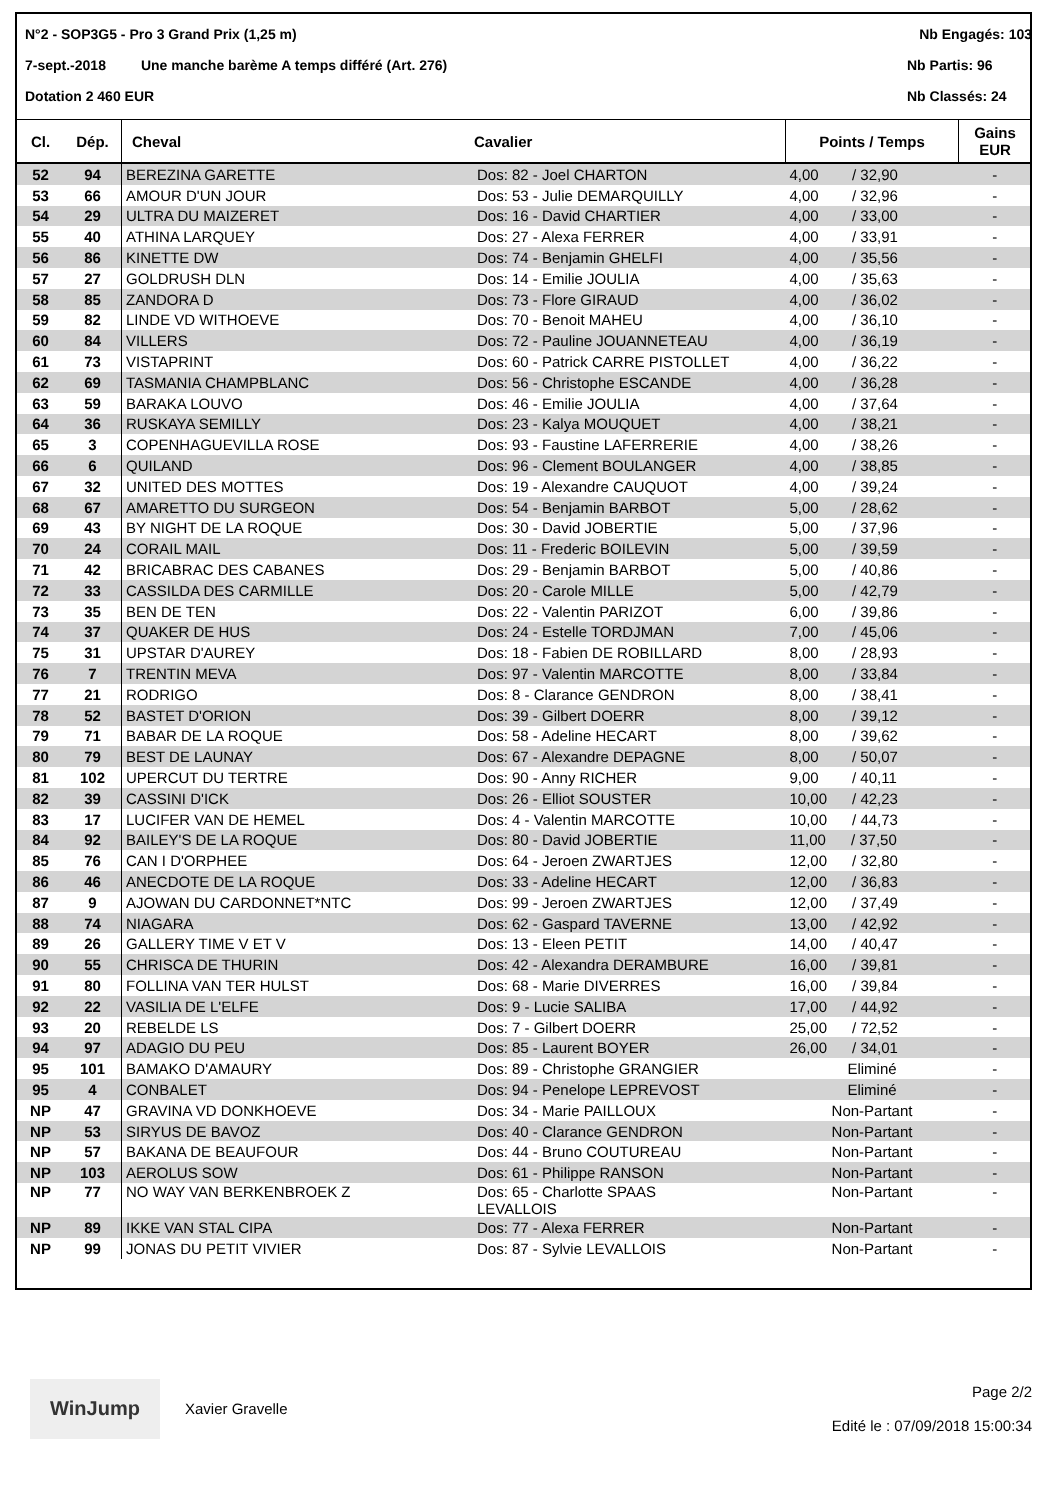N°2 - SOP3G5 - Pro 3 Grand Prix (1,25 m) Nb Engagés: 103
7-sept.-2018 Une manche barème A temps différé (Art. 276) Nb Partis: 96
Dotation 2 460 EUR Nb Classés: 24
| Cl. | Dép. | Cheval | Cavalier | Points / Temps | Gains EUR |
| --- | --- | --- | --- | --- | --- |
| 52 | 94 | BEREZINA GARETTE | Dos: 82 - Joel CHARTON | 4,00 / 32,90 | - |
| 53 | 66 | AMOUR D'UN JOUR | Dos: 53 - Julie DEMARQUILLY | 4,00 / 32,96 | - |
| 54 | 29 | ULTRA DU MAIZERET | Dos: 16 - David CHARTIER | 4,00 / 33,00 | - |
| 55 | 40 | ATHINA LARQUEY | Dos: 27 - Alexa FERRER | 4,00 / 33,91 | - |
| 56 | 86 | KINETTE DW | Dos: 74 - Benjamin GHELFI | 4,00 / 35,56 | - |
| 57 | 27 | GOLDRUSH DLN | Dos: 14 - Emilie JOULIA | 4,00 / 35,63 | - |
| 58 | 85 | ZANDORA D | Dos: 73 - Flore GIRAUD | 4,00 / 36,02 | - |
| 59 | 82 | LINDE VD WITHOEVE | Dos: 70 - Benoit MAHEU | 4,00 / 36,10 | - |
| 60 | 84 | VILLERS | Dos: 72 - Pauline JOUANNETEAU | 4,00 / 36,19 | - |
| 61 | 73 | VISTAPRINT | Dos: 60 - Patrick CARRE PISTOLLET | 4,00 / 36,22 | - |
| 62 | 69 | TASMANIA CHAMPBLANC | Dos: 56 - Christophe ESCANDE | 4,00 / 36,28 | - |
| 63 | 59 | BARAKA LOUVO | Dos: 46 - Emilie JOULIA | 4,00 / 37,64 | - |
| 64 | 36 | RUSKAYA SEMILLY | Dos: 23 - Kalya MOUQUET | 4,00 / 38,21 | - |
| 65 | 3 | COPENHAGUEVILLA ROSE | Dos: 93 - Faustine LAFERRERIE | 4,00 / 38,26 | - |
| 66 | 6 | QUILAND | Dos: 96 - Clement BOULANGER | 4,00 / 38,85 | - |
| 67 | 32 | UNITED DES MOTTES | Dos: 19 - Alexandre CAUQUOT | 4,00 / 39,24 | - |
| 68 | 67 | AMARETTO DU SURGEON | Dos: 54 - Benjamin BARBOT | 5,00 / 28,62 | - |
| 69 | 43 | BY NIGHT DE LA ROQUE | Dos: 30 - David JOBERTIE | 5,00 / 37,96 | - |
| 70 | 24 | CORAIL MAIL | Dos: 11 - Frederic BOILEVIN | 5,00 / 39,59 | - |
| 71 | 42 | BRICABRAC DES CABANES | Dos: 29 - Benjamin BARBOT | 5,00 / 40,86 | - |
| 72 | 33 | CASSILDA DES CARMILLE | Dos: 20 - Carole MILLE | 5,00 / 42,79 | - |
| 73 | 35 | BEN DE TEN | Dos: 22 - Valentin PARIZOT | 6,00 / 39,86 | - |
| 74 | 37 | QUAKER DE HUS | Dos: 24 - Estelle TORDJMAN | 7,00 / 45,06 | - |
| 75 | 31 | UPSTAR D'AUREY | Dos: 18 - Fabien DE ROBILLARD | 8,00 / 28,93 | - |
| 76 | 7 | TRENTIN MEVA | Dos: 97 - Valentin MARCOTTE | 8,00 / 33,84 | - |
| 77 | 21 | RODRIGO | Dos: 8 - Clarance GENDRON | 8,00 / 38,41 | - |
| 78 | 52 | BASTET D'ORION | Dos: 39 - Gilbert DOERR | 8,00 / 39,12 | - |
| 79 | 71 | BABAR DE LA ROQUE | Dos: 58 - Adeline HECART | 8,00 / 39,62 | - |
| 80 | 79 | BEST DE LAUNAY | Dos: 67 - Alexandre DEPAGNE | 8,00 / 50,07 | - |
| 81 | 102 | UPERCUT DU TERTRE | Dos: 90 - Anny RICHER | 9,00 / 40,11 | - |
| 82 | 39 | CASSINI D'ICK | Dos: 26 - Elliot SOUSTER | 10,00 / 42,23 | - |
| 83 | 17 | LUCIFER VAN DE HEMEL | Dos: 4 - Valentin MARCOTTE | 10,00 / 44,73 | - |
| 84 | 92 | BAILEY'S DE LA ROQUE | Dos: 80 - David JOBERTIE | 11,00 / 37,50 | - |
| 85 | 76 | CAN I D'ORPHEE | Dos: 64 - Jeroen ZWARTJES | 12,00 / 32,80 | - |
| 86 | 46 | ANECDOTE DE LA ROQUE | Dos: 33 - Adeline HECART | 12,00 / 36,83 | - |
| 87 | 9 | AJOWAN DU CARDONNET*NTC | Dos: 99 - Jeroen ZWARTJES | 12,00 / 37,49 | - |
| 88 | 74 | NIAGARA | Dos: 62 - Gaspard TAVERNE | 13,00 / 42,92 | - |
| 89 | 26 | GALLERY TIME V ET V | Dos: 13 - Eleen PETIT | 14,00 / 40,47 | - |
| 90 | 55 | CHRISCA DE THURIN | Dos: 42 - Alexandra DERAMBURE | 16,00 / 39,81 | - |
| 91 | 80 | FOLLINA VAN TER HULST | Dos: 68 - Marie DIVERRES | 16,00 / 39,84 | - |
| 92 | 22 | VASILIA DE L'ELFE | Dos: 9 - Lucie SALIBA | 17,00 / 44,92 | - |
| 93 | 20 | REBELDE LS | Dos: 7 - Gilbert DOERR | 25,00 / 72,52 | - |
| 94 | 97 | ADAGIO DU PEU | Dos: 85 - Laurent BOYER | 26,00 / 34,01 | - |
| 95 | 101 | BAMAKO D'AMAURY | Dos: 89 - Christophe GRANGIER | Eliminé | - |
| 95 | 4 | CONBALET | Dos: 94 - Penelope LEPREVOST | Eliminé | - |
| NP | 47 | GRAVINA VD DONKHOEVE | Dos: 34 - Marie PAILLOUX | Non-Partant | - |
| NP | 53 | SIRYUS DE BAVOZ | Dos: 40 - Clarance GENDRON | Non-Partant | - |
| NP | 57 | BAKANA DE BEAUFOUR | Dos: 44 - Bruno COUTUREAU | Non-Partant | - |
| NP | 103 | AEROLUS SOW | Dos: 61 - Philippe RANSON | Non-Partant | - |
| NP | 77 | NO WAY VAN BERKENBROEK Z | Dos: 65 - Charlotte SPAAS LEVALLOIS | Non-Partant | - |
| NP | 89 | IKKE VAN STAL CIPA | Dos: 77 - Alexa FERRER | Non-Partant | - |
| NP | 99 | JONAS DU PETIT VIVIER | Dos: 87 - Sylvie LEVALLOIS | Non-Partant | - |
WinJump
Xavier Gravelle
Page 2/2
Edité le : 07/09/2018 15:00:34